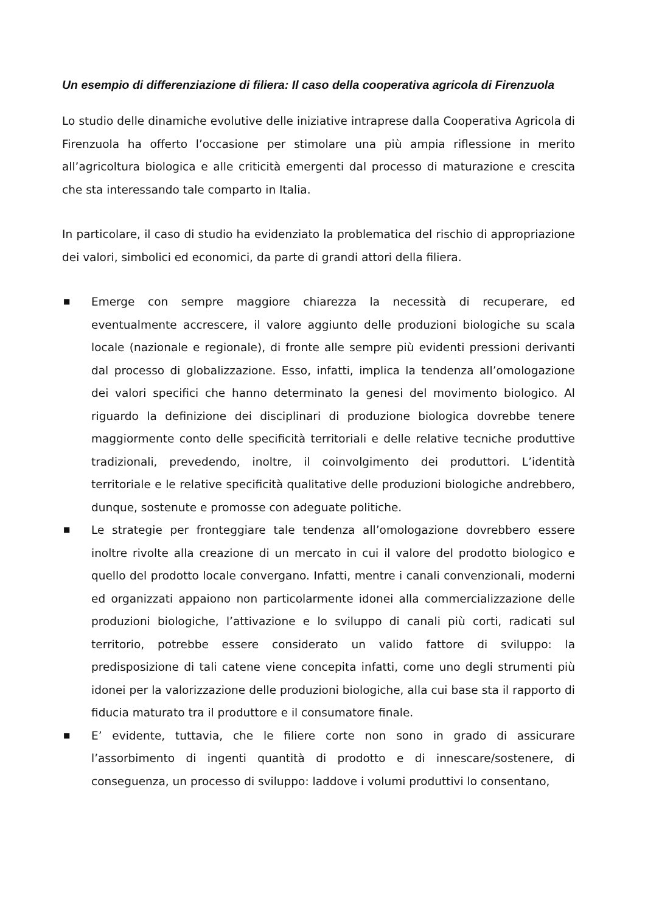Un esempio di differenziazione di filiera: Il caso della cooperativa agricola di Firenzuola
Lo studio delle dinamiche evolutive delle iniziative intraprese dalla Cooperativa Agricola di Firenzuola ha offerto l’occasione per stimolare una più ampia riflessione in merito all’agricoltura biologica e alle criticità emergenti dal processo di maturazione e crescita che sta interessando tale comparto in Italia.
In particolare, il caso di studio ha evidenziato la problematica del rischio di appropriazione dei valori, simbolici ed economici, da parte di grandi attori della filiera.
■ Emerge con sempre maggiore chiarezza la necessità di recuperare, ed eventualmente accrescere, il valore aggiunto delle produzioni biologiche su scala locale (nazionale e regionale), di fronte alle sempre più evidenti pressioni derivanti dal processo di globalizzazione. Esso, infatti, implica la tendenza all’omologazione dei valori specifici che hanno determinato la genesi del movimento biologico. Al riguardo la definizione dei disciplinari di produzione biologica dovrebbe tenere maggiormente conto delle specificità territoriali e delle relative tecniche produttive tradizionali, prevedendo, inoltre, il coinvolgimento dei produttori. L’identità territoriale e le relative specificità qualitative delle produzioni biologiche andrebbero, dunque, sostenute e promosse con adeguate politiche.
■ Le strategie per fronteggiare tale tendenza all’omologazione dovrebbero essere inoltre rivolte alla creazione di un mercato in cui il valore del prodotto biologico e quello del prodotto locale convergano. Infatti, mentre i canali convenzionali, moderni ed organizzati appaiono non particolarmente idonei alla commercializzazione delle produzioni biologiche, l’attivazione e lo sviluppo di canali più corti, radicati sul territorio, potrebbe essere considerato un valido fattore di sviluppo: la predisposizione di tali catene viene concepita infatti, come uno degli strumenti più idonei per la valorizzazione delle produzioni biologiche, alla cui base sta il rapporto di fiducia maturato tra il produttore e il consumatore finale.
■ E’ evidente, tuttavia, che le filiere corte non sono in grado di assicurare l’assorbimento di ingenti quantità di prodotto e di innescare/sostenere, di conseguenza, un processo di sviluppo: laddove i volumi produttivi lo consentano,